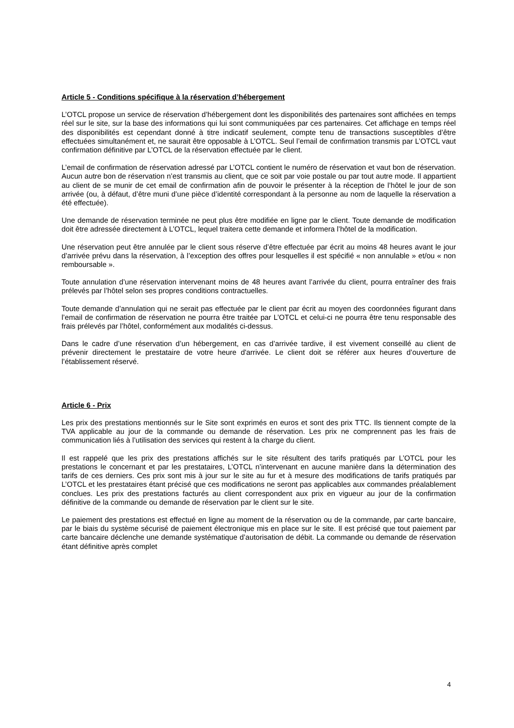Article 5 - Conditions spécifique à la réservation d’hébergement
L’OTCL propose un service de réservation d’hébergement dont les disponibilités des partenaires sont affichées en temps réel sur le site, sur la base des informations qui lui sont communiquées par ces partenaires. Cet affichage en temps réel des disponibilités est cependant donné à titre indicatif seulement, compte tenu de transactions susceptibles d’être effectuées simultanément et, ne saurait être opposable à L’OTCL. Seul l’email de confirmation transmis par L’OTCL vaut confirmation définitive par L’OTCL de la réservation effectuée par le client.
L’email de confirmation de réservation adressé par L’OTCL contient le numéro de réservation et vaut bon de réservation. Aucun autre bon de réservation n’est transmis au client, que ce soit par voie postale ou par tout autre mode. Il appartient au client de se munir de cet email de confirmation afin de pouvoir le présenter à la réception de l’hôtel le jour de son arrivée (ou, à défaut, d’être muni d’une pièce d’identité correspondant à la personne au nom de laquelle la réservation a été effectuée).
Une demande de réservation terminée ne peut plus être modifiée en ligne par le client. Toute demande de modification doit être adressée directement à L’OTCL, lequel traitera cette demande et informera l’hôtel de la modification.
Une réservation peut être annulée par le client sous réserve d’être effectuée par écrit au moins 48 heures avant le jour d’arrivée prévu dans la réservation, à l’exception des offres pour lesquelles il est spécifié « non annulable » et/ou « non remboursable ».
Toute annulation d’une réservation intervenant moins de 48 heures avant l’arrivée du client, pourra entraîner des frais prélevés par l’hôtel selon ses propres conditions contractuelles.
Toute demande d’annulation qui ne serait pas effectuée par le client par écrit au moyen des coordonnées figurant dans l’email de confirmation de réservation ne pourra être traitée par L’OTCL et celui-ci ne pourra être tenu responsable des frais prélevés par l’hôtel, conformément aux modalités ci-dessus.
Dans le cadre d’une réservation d’un hébergement, en cas d’arrivée tardive, il est vivement conseillé au client de prévenir directement le prestataire de votre heure d'arrivée. Le client doit se référer aux heures d’ouverture de l’établissement réservé.
Article 6 - Prix
Les prix des prestations mentionnés sur le Site sont exprimés en euros et sont des prix TTC. Ils tiennent compte de la TVA applicable au jour de la commande ou demande de réservation. Les prix ne comprennent pas les frais de communication liés à l’utilisation des services qui restent à la charge du client.
Il est rappelé que les prix des prestations affichés sur le site résultent des tarifs pratiqués par L’OTCL pour les prestations le concernant et par les prestataires, L’OTCL n’intervenant en aucune manière dans la détermination des tarifs de ces derniers. Ces prix sont mis à jour sur le site au fur et à mesure des modifications de tarifs pratiqués par L’OTCL et les prestataires étant précisé que ces modifications ne seront pas applicables aux commandes préalablement conclues. Les prix des prestations facturés au client correspondent aux prix en vigueur au jour de la confirmation définitive de la commande ou demande de réservation par le client sur le site.
Le paiement des prestations est effectué en ligne au moment de la réservation ou de la commande, par carte bancaire, par le biais du système sécurisé de paiement électronique mis en place sur le site. Il est précisé que tout paiement par carte bancaire déclenche une demande systématique d’autorisation de débit. La commande ou demande de réservation étant définitive après complet
4